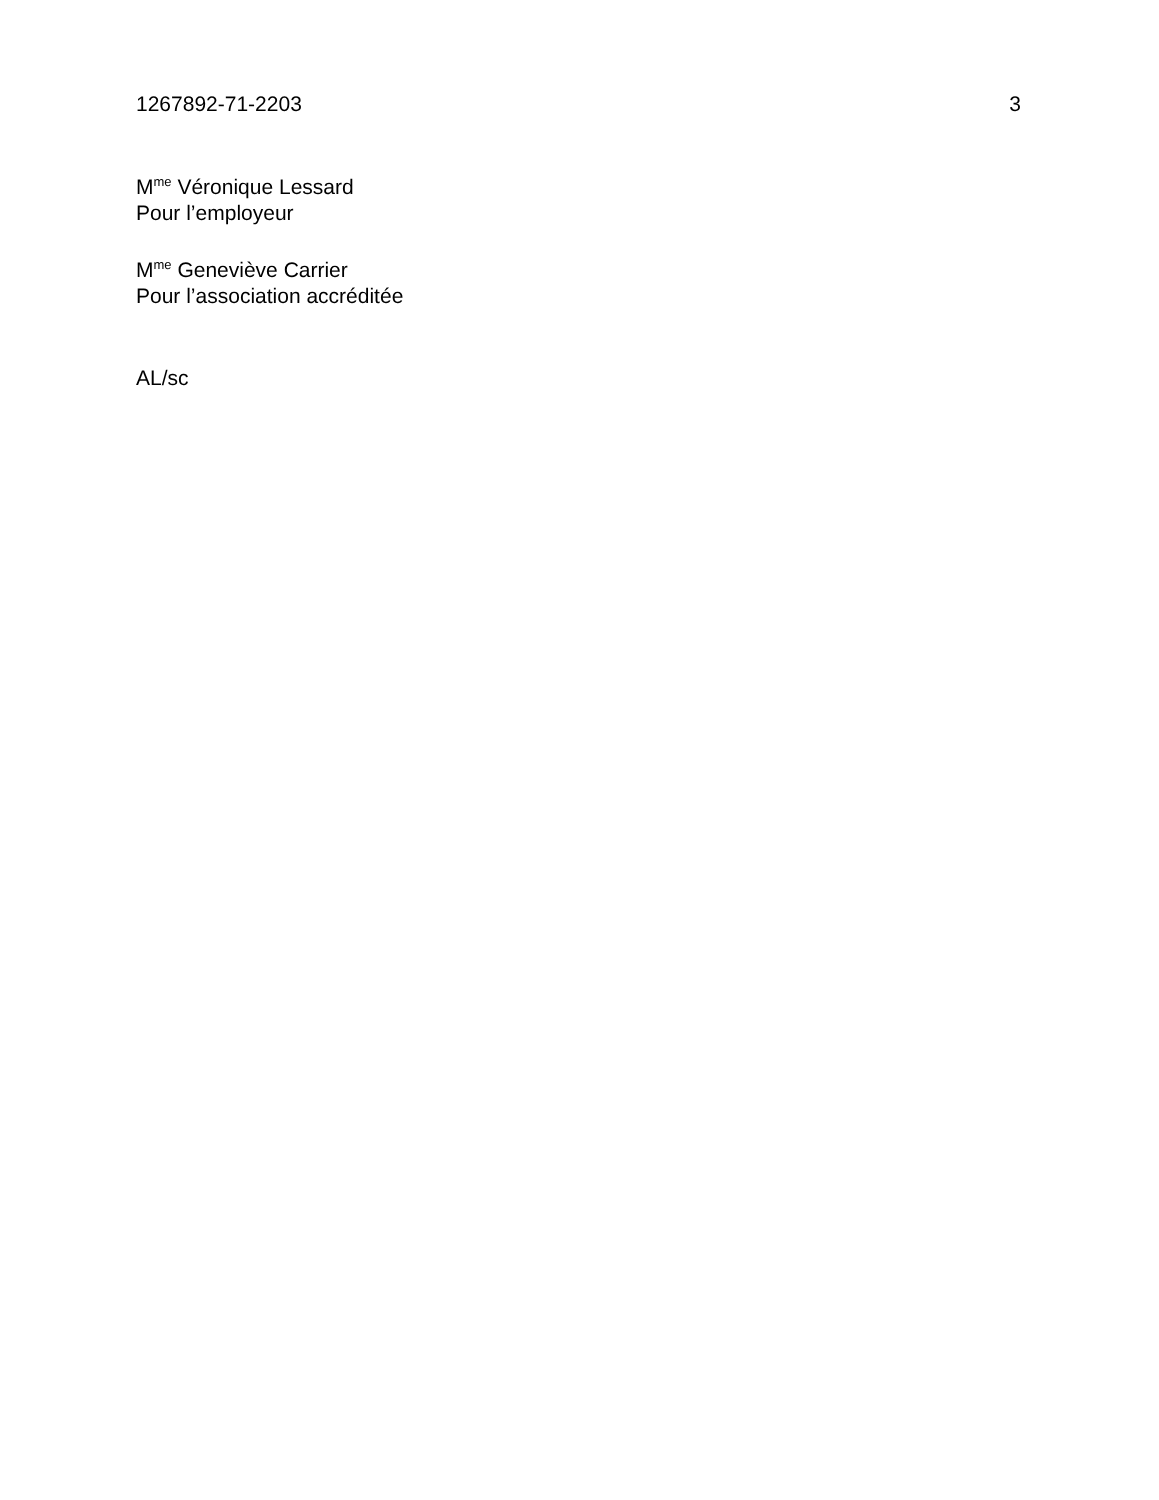1267892-71-2203 3
M<sup>me</sup> Véronique Lessard
Pour l’employeur
M<sup>me</sup> Geneviève Carrier
Pour l’association accréditée
AL/sc